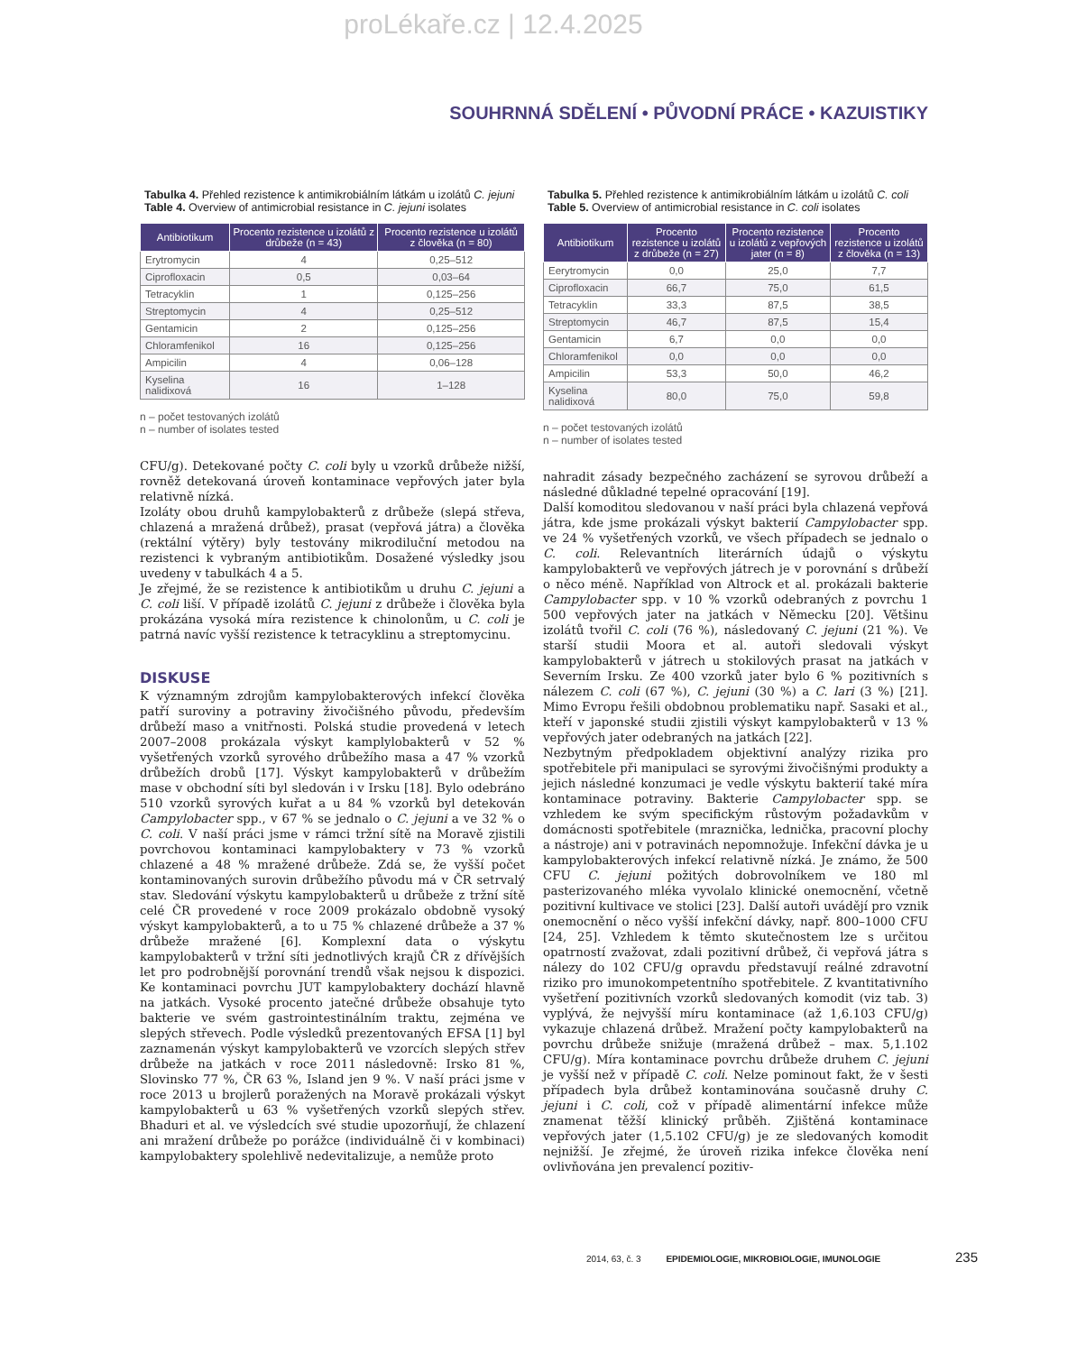proLékaře.cz | 12.4.2025
SOUHRNNÁ SDĚLENÍ • PŮVODNÍ PRÁCE • KAZUISTIKY
Tabulka 4. Přehled rezistence k antimikrobiálním látkám u izolátů C. jejuni
Table 4. Overview of antimicrobial resistance in C. jejuni isolates
| Antibiotikum | Procento rezistence u izolátů z drůbeže (n = 43) | Procento rezistence u izolátů z člověka (n = 80) |
| --- | --- | --- |
| Erytromycin | 4 | 0,25–512 |
| Ciprofloxacin | 0,5 | 0,03–64 |
| Tetracyklin | 1 | 0,125–256 |
| Streptomycin | 4 | 0,25–512 |
| Gentamicin | 2 | 0,125–256 |
| Chloramfenikol | 16 | 0,125–256 |
| Ampicilin | 4 | 0,06–128 |
| Kyselina nalidixová | 16 | 1–128 |
n – počet testovaných izolátů
n – number of isolates tested
CFU/g). Detekované počty C. coli byly u vzorků drůbeže nižší, rovněž detekovaná úroveň kontaminace vepřových jater byla relativně nízká.
Izoláty obou druhů kampylobakterů z drůbeže (slepá střeva, chlazená a mražená drůbež), prasat (vepřová játra) a člověka (rektální výtěry) byly testovány mikrodiluční metodou na rezistenci k vybraným antibiotikům. Dosažené výsledky jsou uvedeny v tabulkách 4 a 5.
Je zřejmé, že se rezistence k antibiotikům u druhu C. jejuni a C. coli liší. V případě izolátů C. jejuni z drůbeže i člověka byla prokázána vysoká míra rezistence k chinolonům, u C. coli je patrná navíc vyšší rezistence k tetracyklinu a streptomycinu.
DISKUSE
K významným zdrojům kampylobakterových infekcí člověka patří suroviny a potraviny živočišného původu, především drůbeží maso a vnitřnosti. Polská studie provedená v letech 2007–2008 prokázala výskyt kamplylobakterů v 52 % vyšetřených vzorků syrového drůbežího masa a 47 % vzorků drůbežích drobů [17]. Výskyt kampylobakterů v drůbežím mase v obchodní síti byl sledován i v Irsku [18]. Bylo odebráno 510 vzorků syrových kuřat a u 84 % vzorků byl detekován Campylobacter spp., v 67 % se jednalo o C. jejuni a ve 32 % o C. coli. V naší práci jsme v rámci tržní sítě na Moravě zjistili povrchovou kontaminaci kampylobaktery v 73 % vzorků chlazené a 48 % mražené drůbeže. Zdá se, že vyšší počet kontaminovaných surovin drůbežího původu má v ČR setrvalý stav. Sledování výskytu kampylobakterů u drůbeže z tržní sítě celé ČR provedené v roce 2009 prokázalo obdobně vysoký výskyt kampylobakterů, a to u 75 % chlazené drůbeže a 37 % drůbeže mražené [6]. Komplexní data o výskytu kampylobakterů v tržní síti jednotlivých krajů ČR z dřívějších let pro podrobnější porovnání trendů však nejsou k dispozici. Ke kontaminaci povrchu JUT kampylobaktery dochází hlavně na jatkách. Vysoké procento jatečné drůbeže obsahuje tyto bakterie ve svém gastrointestinálním traktu, zejména ve slepých střevech. Podle výsledků prezentovaných EFSA [1] byl zaznamenán výskyt kampylobakterů ve vzorcích slepých střev drůbeže na jatkách v roce 2011 následovně: Irsko 81 %, Slovinsko 77 %, ČR 63 %, Island jen 9 %. V naší práci jsme v roce 2013 u brojlerů poražených na Moravě prokázali výskyt kampylobakterů u 63 % vyšetřených vzorků slepých střev. Bhaduri et al. ve výsledcích své studie upozorňují, že chlazení ani mražení drůbeže po porážce (individuálně či v kombinaci) kampylobaktery spolehlivě nedevitalizuje, a nemůže proto
Tabulka 5. Přehled rezistence k antimikrobiálním látkám u izolátů C. coli
Table 5. Overview of antimicrobial resistance in C. coli isolates
| Antibiotikum | Procento rezistence u izolátů z drůbeže (n = 27) | Procento rezistence u izolátů z vepřových jater (n = 8) | Procento rezistence u izolátů z člověka (n = 13) |
| --- | --- | --- | --- |
| Eerytromycin | 0,0 | 25,0 | 7,7 |
| Ciprofloxacin | 66,7 | 75,0 | 61,5 |
| Tetracyklin | 33,3 | 87,5 | 38,5 |
| Streptomycin | 46,7 | 87,5 | 15,4 |
| Gentamicin | 6,7 | 0,0 | 0,0 |
| Chloramfenikol | 0,0 | 0,0 | 0,0 |
| Ampicilin | 53,3 | 50,0 | 46,2 |
| Kyselina nalidixová | 80,0 | 75,0 | 59,8 |
n – počet testovaných izolátů
n – number of isolates tested
nahradit zásady bezpečného zacházení se syrovou drůbeží a následné důkladné tepelné opracování [19].
Další komoditou sledovanou v naší práci byla chlazená vepřová játra, kde jsme prokázali výskyt bakterií Campylobacter spp. ve 24 % vyšetřených vzorků, ve všech případech se jednalo o C. coli. Relevantních literárních údajů o výskytu kampylobakterů ve vepřových játrech je v porovnání s drůbeží o něco méně. Například von Altrock et al. prokázali bakterie Campylobacter spp. v 10 % vzorků odebraných z povrchu 1 500 vepřových jater na jatkách v Německu [20]. Většinu izolátů tvořil C. coli (76 %), následovaný C. jejuni (21 %). Ve starší studii Moora et al. autoři sledovali výskyt kampylobakterů v játrech u stokilových prasat na jatkách v Severním Irsku. Ze 400 vzorků jater bylo 6 % pozitivních s nálezem C. coli (67 %), C. jejuni (30 %) a C. lari (3 %) [21]. Mimo Evropu řešili obdobnou problematiku např. Sasaki et al., kteří v japonské studii zjistili výskyt kampylobakterů v 13 % vepřových jater odebraných na jatkách [22].
Nezbytným předpokladem objektivní analýzy rizika pro spotřebitele při manipulaci se syrovými živočišnými produkty a jejich následné konzumaci je vedle výskytu bakterií také míra kontaminace potraviny. Bakterie Campylobacter spp. se vzhledem ke svým specifickým růstovým požadavkům v domácnosti spotřebitele (mraznička, lednička, pracovní plochy a nástroje) ani v potravinách nepomnožuje. Infekční dávka je u kampylobakterových infekcí relativně nízká. Je známo, že 500 CFU C. jejuni požitých dobrovolníkem ve 180 ml pasterizovaného mléka vyvolalo klinické onemocnění, včetně pozitivní kultivace ve stolici [23]. Další autoři uvádějí pro vznik onemocnění o něco vyšší infekční dávky, např. 800–1000 CFU [24, 25]. Vzhledem k těmto skutečnostem lze s určitou opatrností zvažovat, zdali pozitivní drůbež, či vepřová játra s nálezy do 102 CFU/g opravdu představují reálné zdravotní riziko pro imunokompetentního spotřebitele. Z kvantitativního vyšetření pozitivních vzorků sledovaných komodit (viz tab. 3) vyplývá, že nejvyšší míru kontaminace (až 1,6.103 CFU/g) vykazuje chlazená drůbež. Mražení počty kampylobakterů na povrchu drůbeže snižuje (mražená drůbež – max. 5,1.102 CFU/g). Míra kontaminace povrchu drůbeže druhem C. jejuni je vyšší než v případě C. coli. Nelze pominout fakt, že v šesti případech byla drůbež kontaminována současně druhy C. jejuni i C. coli, což v případě alimentární infekce může znamenat těžší klinický průběh. Zjištěná kontaminace vepřových jater (1,5.102 CFU/g) je ze sledovaných komodit nejnižší. Je zřejmé, že úroveň rizika infekce člověka není ovlivňována jen prevalencí pozitiv-
2014, 63, č. 3 EPIDEMIOLOGIE, MIKROBIOLOGIE, IMUNOLOGIE 235